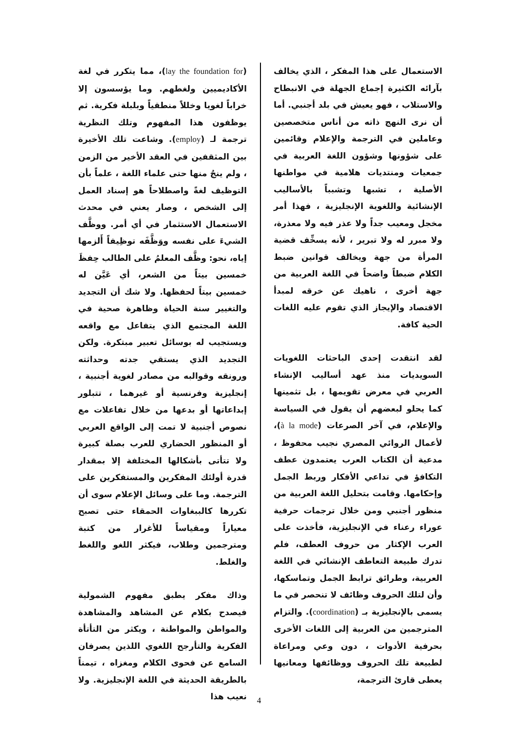(lay the foundation for)، مما يتكرر في لغة الأكاديميين ولغطهم. وما يؤسسون إلا خراباً لغويا وخللاً منطقياً وبلبلة فكرية. ثم يوظفون هذا المفهوم وتلك النظرية ترجمة لـ (employ). وشاعت تلك الأخيرة بين المثقفين في العقد الأخير من الزمن ، ولم ينجُ منها حتى علماء اللغة ، علماً بأن التوظيف لغةً واصطلاحاً هو إسناد العمل إلى الشخص ، وصار يعني في محدث الاستعمال الاستثمار في أي أمر. ووظَّف الشيءَ على نفسه ووَظَّفَه توظِيفاً أَلزمها إياه، نحو: وظَّف المعلمُ على الطالب حِفظَ خمسين بيتاً من الشعر، أي عَيَّن له خمسين بيتاً لحفظها. ولا شك أن التجديد والتغيير سنة الحياة وظاهرة صحية في اللغة المجتمع الذي يتفاعل مع واقعه ويستجيب له بوسائل تعبير مبتكرة. ولكن التجديد الذي يستقي جدته وحداثته ورونقه وقوالبه من مصادر لغوية أجنبية ، إنجليزية وفرنسية أو غيرهما ، تتبلور إبداعاتها أو بدعها من خلال تفاعلات مع نصوص أجنبية لا تمت إلى الواقع العربي أو المنظور الحضاري للعرب بصلة كبيرة ولا تتأتى بأشكالها المختلفة إلا بمقدار قدرة أولئك المفكرين والمستفكرين على الترجمة. وما على وسائل الإعلام سوى أن تكررها كالببغاوات الحمقاء حتى تصبح معياراً ومقياساً للأغرار من كتبة ومترجمين وطلاب، فيكثر اللغو واللغط والغلط.
وذاك مفكر يطبق مفهوم الشمولية فيصدح بكلام عن المشاهد والمشاهدة والمواطن والمواطنة ، ويكثر من التأتأة الفكرية والتأرجح اللغوي اللذين يصرفان السامع عن فحوى الكلام ومغزاه ، تيمناً بالطريقة الحديثة في اللغة الإنجليزية. ولا نعيب هذا
الاستعمال على هذا المفكر ، الذي يخالف بآرائه الكثيرة إجماع الجهلة في الانبطاح والاستلاب ، فهو يعيش في بلد أجنبي. أما أن نرى النهج ذاته من أناس متخصصين وعاملين في الترجمة والإعلام وقائمين على شؤونها وشؤون اللغة العربية في جمعيات ومنتديات هلامية في مواطنها الأصلية ، تشبها وتشبباً بالأساليب الإنشائية واللغوية الإنجليزية ، فهذا أمر مخجل ومعيب جداً ولا عذر فيه ولا معذرة، ولا مبرر له ولا تبرير ، لأنه يسخِّف قضية المرأة من جهة ويخالف قوانين ضبط الكلام ضبطاً واضحاً في اللغة العربية من جهة أخرى ، ناهيك عن خرقه لمبدأ الاقتصاد والإيجاز الذي تقوم عليه اللغات الحية كافة.
لقد انتقدت إحدى الباحثات اللغويات السويديات منذ عهد أساليب الإنشاء العربي في معرض تقويمها ، بل تثمينها كما يحلو لبعضهم أن يقول في السياسة والإعلام، في آخر الصرعات (à la mode)، لأعمال الروائي المصري نجيب محفوظ ، مدعية أن الكتاب العرب يعتمدون عطف التكافؤ في تداعي الأفكار وربط الجمل وإحكامها. وقامت بتحليل اللغة العربية من منظور أجنبي ومن خلال ترجمات حرفية عوراء رعناء في الإنجليزية، فأخذت على العرب الإكثار من حروف العطف، فلم تدرك طبيعة التعاطف الإنشائي في اللغة العربية، وطرائق ترابط الجمل وتماسكها، وأن لتلك الحروف وظائف لا تنحصر في ما يسمى بالإنجليزية بـ (coordination). والتزام المترجمين من العربية إلى اللغات الأخرى بحرفية الأدوات ، دون وعي ومراعاة لطبيعة تلك الحروف ووظائفها ومعانيها يعطى قارئ الترجمة،
4